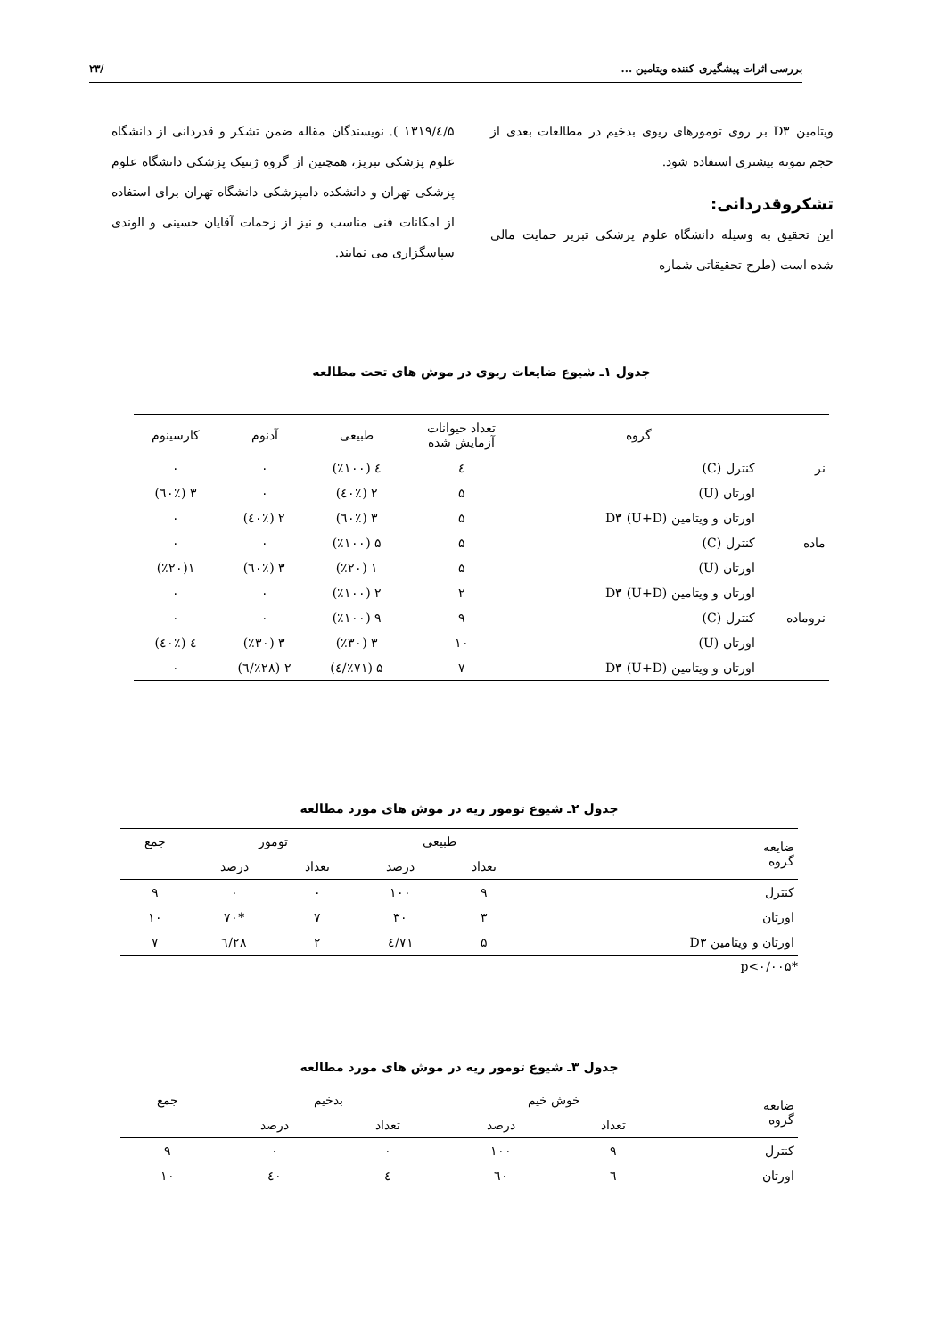بررسی اثرات پیشگیری کننده ویتامین ... /۲۳
ویتامین D۳ بر روی تومورهای ریوی بدخیم در مطالعات بعدی از حجم نمونه بیشتری استفاده شود.
تشکروقدردانی:
این تحقیق به وسیله دانشگاه علوم پزشکی تبریز حمایت مالی شده است (طرح تحقیقاتی شماره
۵/٤/۱۳۱۹ ). نویسندگان مقاله ضمن تشکر و قدردانی از دانشگاه علوم پزشکی تبریز، همچنین از گروه ژنتیک پزشکی دانشگاه علوم پزشکی تهران و دانشکده دامپزشکی دانشگاه تهران برای استفاده از امکانات فنی مناسب و نیز از زحمات آقایان حسینی و الوندی سپاسگزاری می نمایند.
جدول ۱ـ شیوع ضایعات ریوی در موش های تحت مطالعه
| | گروه | تعداد حیوانات آزمایش شده | طبیعی | آدنوم | کارسینوم |
| --- | --- | --- | --- | --- | --- |
| نر | کنترل (C) | ٤ | ٤ (٪۱۰۰) | ۰ | ۰ |
| | اورتان (U) | ۵ | ۲ (٪٤۰) | ۰ | ۳ (٪٦۰) |
| | اورتان و ویتامین D۳ (U+D) | ۵ | ۳ (٪٦۰) | ۲ (٪٤۰) | ۰ |
| ماده | کنترل (C) | ۵ | ۵ (٪۱۰۰) | ۰ | ۰ |
| | اورتان (U) | ۵ | ۱ (٪۲۰) | ۳ (٪٦۰) | ۱(٪۲۰) |
| | اورتان و ویتامین D۳ (U+D) | ۲ | ۲ (٪۱۰۰) | ۰ | ۰ |
| نرو‌ماده | کنترل (C) | ۹ | ۹ (٪۱۰۰) | ۰ | ۰ |
| | اورتان (U) | ۱۰ | ۳ (٪۳۰) | ۳ (٪۳۰) | ٤ (٪٤۰) |
| | اورتان و ویتامین D۳ (U+D) | ۷ | ۵ (٪۷۱/٤) | ۲ (٪۲۸/٦) | ۰ |
جدول ۲ـ شیوع تومور ریه در موش های مورد مطالعه
| ضایعه گروه | طبیعی | | تومور | | جمع |
| --- | --- | --- | --- | --- | --- |
| | تعداد | درصد | تعداد | درصد | |
| کنترل | ۹ | ۱۰۰ | ۰ | ۰ | ۹ |
| اورتان | ۳ | ۳۰ | ۷ | *۷۰ | ۱۰ |
| اورتان و ویتامین D۳ | ۵ | ۷۱/٤ | ۲ | ۲۸/٦ | ۷ |
*p<۰/۰۰۵
جدول ۳ـ شیوع تومور ریه در موش های مورد مطالعه
| ضایعه گروه | خوش خیم | | بدخیم | | جمع |
| --- | --- | --- | --- | --- | --- |
| | تعداد | درصد | تعداد | درصد | |
| کنترل | ۹ | ۱۰۰ | ۰ | ۰ | ۹ |
| اورتان | ٦ | ٦۰ | ٤ | ٤۰ | ۱۰ |